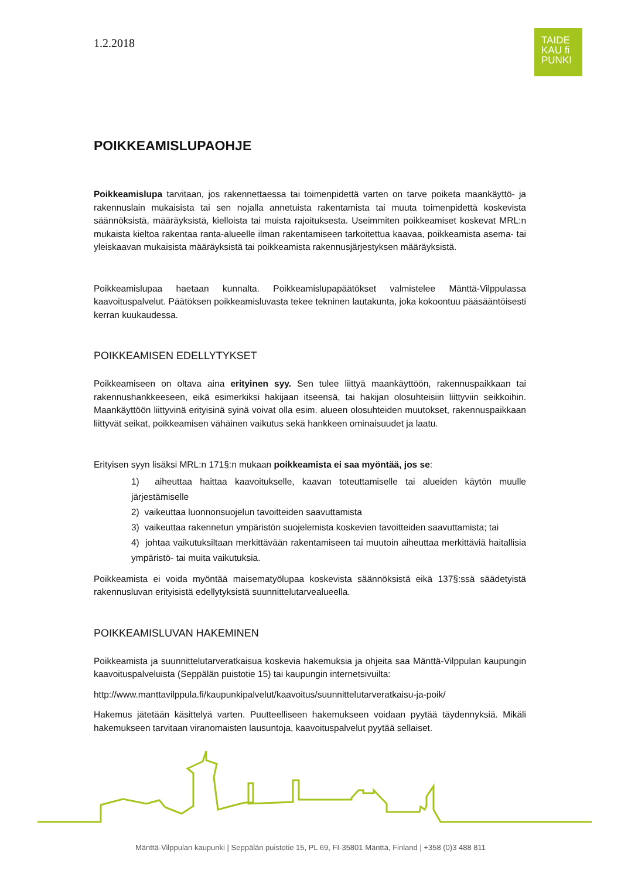TAIDE
KAU fi
PUNKI
1.2.2018
POIKKEAMISLUPAOHJE
Poikkeamislupa tarvitaan, jos rakennettaessa tai toimenpidettä varten on tarve poiketa maankäyttö- ja rakennuslain mukaisista tai sen nojalla annetuista rakentamista tai muuta toimenpidettä koskevista säännöksistä, määräyksistä, kielloista tai muista rajoituksesta. Useimmiten poikkeamiset koskevat MRL:n mukaista kieltoa rakentaa ranta-alueelle ilman rakentamiseen tarkoitettua kaavaa, poikkeamista asema- tai yleiskaavan mukaisista määräyksistä tai poikkeamista rakennusjärjestyksen määräyksistä.
Poikkeamislupaa haetaan kunnalta. Poikkeamislupapäätökset valmistelee Mänttä-Vilppulassa kaavoituspalvelut. Päätöksen poikkeamisluvasta tekee tekninen lautakunta, joka kokoontuu pääsääntöisesti kerran kuukaudessa.
POIKKEAMISEN EDELLYTYKSET
Poikkeamiseen on oltava aina erityinen syy. Sen tulee liittyä maankäyttöön, rakennuspaikkaan tai rakennushankkeeseen, eikä esimerkiksi hakijaan itseensä, tai hakijan olosuhteisiin liittyviin seikkoihin. Maankäyttöön liittyvinä erityisinä syinä voivat olla esim. alueen olosuhteiden muutokset, rakennuspaikkaan liittyvät seikat, poikkeamisen vähäinen vaikutus sekä hankkeen ominaisuudet ja laatu.
Erityisen syyn lisäksi MRL:n 171§:n mukaan poikkeamista ei saa myöntää, jos se:
1) aiheuttaa haittaa kaavoitukselle, kaavan toteuttamiselle tai alueiden käytön muulle järjestämiselle
2) vaikeuttaa luonnonsuojelun tavoitteiden saavuttamista
3) vaikeuttaa rakennetun ympäristön suojelemista koskevien tavoitteiden saavuttamista; tai
4) johtaa vaikutuksiltaan merkittävään rakentamiseen tai muutoin aiheuttaa merkittäviä haitallisia ympäristö- tai muita vaikutuksia.
Poikkeamista ei voida myöntää maisematyölupaa koskevista säännöksistä eikä 137§:ssä säädetyistä rakennusluvan erityisistä edellytyksistä suunnittelutarvealueella.
POIKKEAMISLUVAN HAKEMINEN
Poikkeamista ja suunnittelutarveratkaisua koskevia hakemuksia ja ohjeita saa Mänttä-Vilppulan kaupungin kaavoituspalveluista (Seppälän puistotie 15) tai kaupungin internetsivuilta:
http://www.manttavilppula.fi/kaupunkipalvelut/kaavoitus/suunnittelutarveratkaisu-ja-poik/
Hakemus jätetään käsittelyä varten. Puutteelliseen hakemukseen voidaan pyytää täydennyksiä. Mikäli hakemukseen tarvitaan viranomaisten lausuntoja, kaavoituspalvelut pyytää sellaiset.
Mänttä-Vilppulan kaupunki | Seppälän puistotie 15, PL 69, FI-35801 Mänttä, Finland | +358 (0)3 488 811